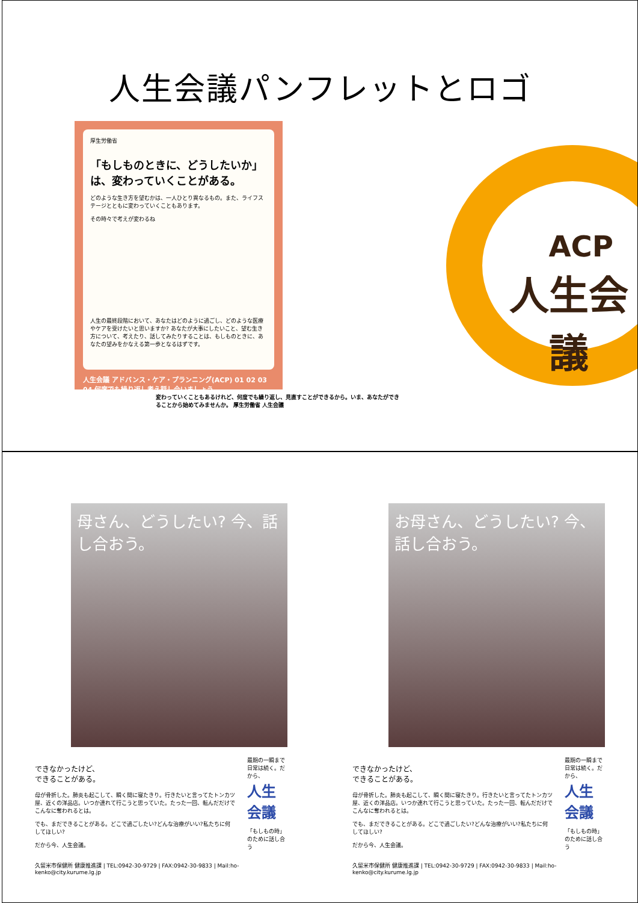人生会議パンフレットとロゴ
厚生労働省
「もしものときに、どうしたいか」は、変わっていくことがある。
どのような生き方を望むかは、一人ひとり異なるもの。また、ライフステージとともに変わっていくこともあります。
その時々で考えが変わるね
人生の最終段階において、あなたはどのように過ごし、どのような医療やケアを受けたいと思いますか? あなたが大事にしたいこと、望む生き方について、考えたり、話してみたりすることは、もしものときに、あなたの望みをかなえる第一歩となるはずです。
人生会議 アドバンス・ケア・プランニング(ACP) 01 02 03 04 何度でも繰り返し考え話し合いましょう
変わっていくこともあるけれど、何度でも繰り返し、見直すことができるから。いま、あなたができることから始めてみませんか。 厚生労働省 人生会議
ACP
人生会議
母さん、どうしたい? 今、話し合おう。
できなかったけど、
できることがある。
母が骨折した。肺炎も起こして、瞬く間に寝たきり。行きたいと言ってたトンカツ屋、近くの洋品店。いつか連れて行こうと思っていた。たった一回、転んだだけでこんなに奪われるとは。
でも、まだできることがある。どこで過ごしたい?どんな治療がいい?私たちに何してほしい?
だから今、人生会議。
最期の一瞬まで日常は続く。だから、
人生会議
「もしもの時」のために話し合う
久留米市保健所 健康推進課 | TEL:0942-30-9729 | FAX:0942-30-9833 | Mail:ho-kenko@city.kurume.lg.jp
お母さん、どうしたい? 今、話し合おう。
できなかったけど、
できることがある。
母が骨折した。肺炎も起こして、瞬く間に寝たきり。行きたいと言ってたトンカツ屋、近くの洋品店。いつか連れて行こうと思っていた。たった一回、転んだだけでこんなに奪われるとは。
でも、まだできることがある。どこで過ごしたい?どんな治療がいい?私たちに何してほしい?
だから今、人生会議。
最期の一瞬まで日常は続く。だから、
人生会議
「もしもの時」のために話し合う
久留米市保健所 健康推進課 | TEL:0942-30-9729 | FAX:0942-30-9833 | Mail:ho-kenko@city.kurume.lg.jp